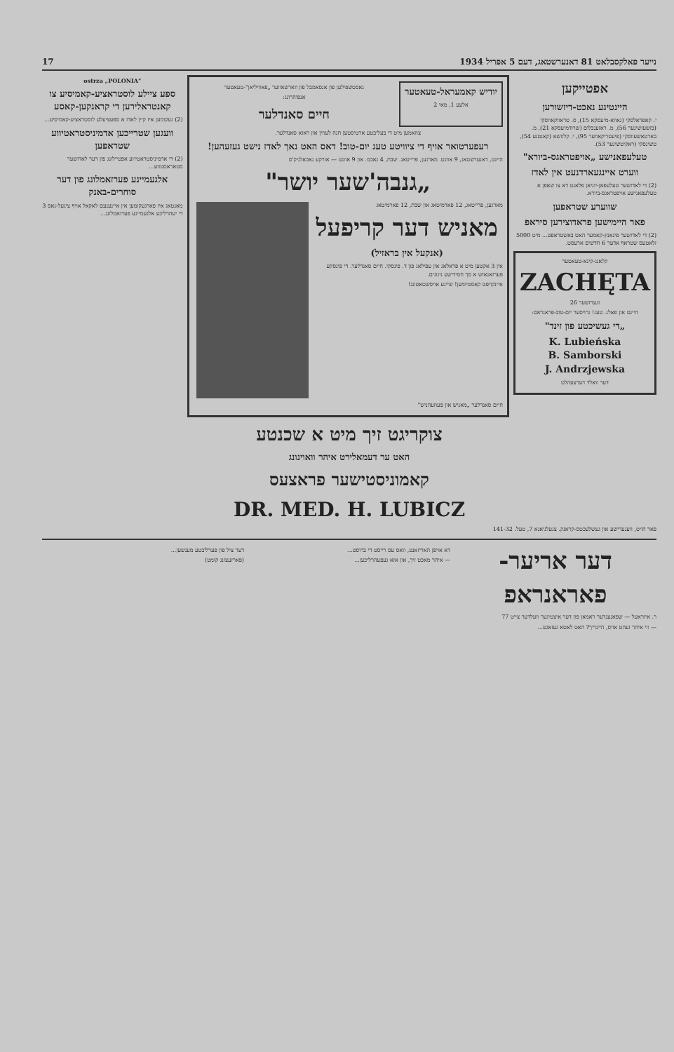נייער פאלקסבלאט 81 דאנערשטאג, דעם 5 אפריל 1934 17
אפטייקען
היינטיגע נאכט-דיזשורען
י. קאפראלסקי (נאווא-מיעסקא 15), ס. טראווקאווסקי (בזשעזשינער 56), מ. ראזענבלום (שרודמיעסקא 21), מ. בארטאשעווסקי (פיעטריקאווער 95), י. קלוזשא (קאנטנע 54), טשינסקי (ראקיטשינער 53).
טעלעפאנישע „אויפטראגס-ביורא"
ווערט איינגעארדנעט אין לאדז
(2) די לאדזשער טעלעפאן-יוניאן פלאנט דא צו שאפן א טעלעפאנישע אויפטראגס-ביורא.
שווערע שטראפען
פאר היימישען פראדוצירען סיראפ
(2) די לאדזשער פינאנץ-קאמער האט באשטראפט... מיט 5000 זלאטעס שטראף אדער 6 חדשים ארעסט.
קלאנג-קינא-טעאטער
ZACHĘTA
זגערזשער 26
היינט און פאלג. טעג! גרויסער יום-טוב-פראגראם:
„די געשיכטע פון זינד"
K. Lubieńska
B. Samborski
J. Andrzjewska
דער וואלד דערצעהלט
יודיש קאמעראל-טעאטער
אלעע 1, מאי 2
גאסטשפילען פון אנסאמבל פון ווארשאווער „פאוויליאן"-טעאטער
אנפיהרונג:
חיים סאנדלער
צוזאמען מיט די בעליבטע ארטיסטען חנה לעווין און ראזא סאנדלער.
רעפערטואר אויף די ציוויטע טעג יום-טוב! דאס האט נאך לאדז נישט געזעהען!
היינט, דאנערשטאג, 9 אוונט. מארגען, פרייטאג. שבת, 4 נאכמ. און 9 אוונט — אורקע נאכאלניק'ס
„גנבה'שער יושר"
מארגען, פרייטאג, 12 פארמיטאג און שבת, 12 פארמיטאג
מאניש דער קריפעל
(אנקעל אין בראזיל)
אין 3 אקטען מיט א פראלאג און עפילאג פון ד. פינסקי. חיים סאנדלער. די פינסקע פערזאנאזש א סך חסידישע ניגונים.
איינקויפט קאסטיומען! שיינע אויסשטאטונג!
חיים סאנדלער „מאניש און פעוזעהניש"
ostrza „POLONIA"
ספע ציילע לוסטראציע-קאמיסיע צו קאנטראלירען די קראנקען-קאסע
(2) געקומען איז קיין לאדז א ספעציעלע לוסטראציע-קאמיסיע...
וועגען שטרייכען אדמיניסטראטיווע שטראפען
(2) די אדמיניסטראטיווע אפטיילונג פון דער לאדזשער סטאראסטווע...
אלגעמיינע פערזאמלונג פון דער סוחרים-באנק
מאנטאג איז פארגעקומען אין איינענעם לאקאל אויף ציגעל-גאס 3 די יעהרליכע אלגעמיינע פערזאמלונג...
צוקריגט זיך מיט א שכנטע
האט ער דעמאלירט איהר וואוינונג
קאמוניסטישער פראצעס
DR. MED. H. LUBICZ
פאר הויט, ווענערישע און געשלעכטס-קראנק. צגעלניאנא 7, טעל. 141-32
דער אריער-פאראנראפ
ר. איזראעל — שפאנענדער ראמאן פון דער איצטיגער וועלדער צייט 77
— ווי איהר זעהט אויס, היינריך? האט לאטא געזאגט...
דא אויפן האריזאנט, וואס עס רייסט די ברוסט...
— איהר מאכט זיך, און אזא געפעהרליכען...
דער ציל פון פערליבטע מענשען...
(פארזעצונג קומט)